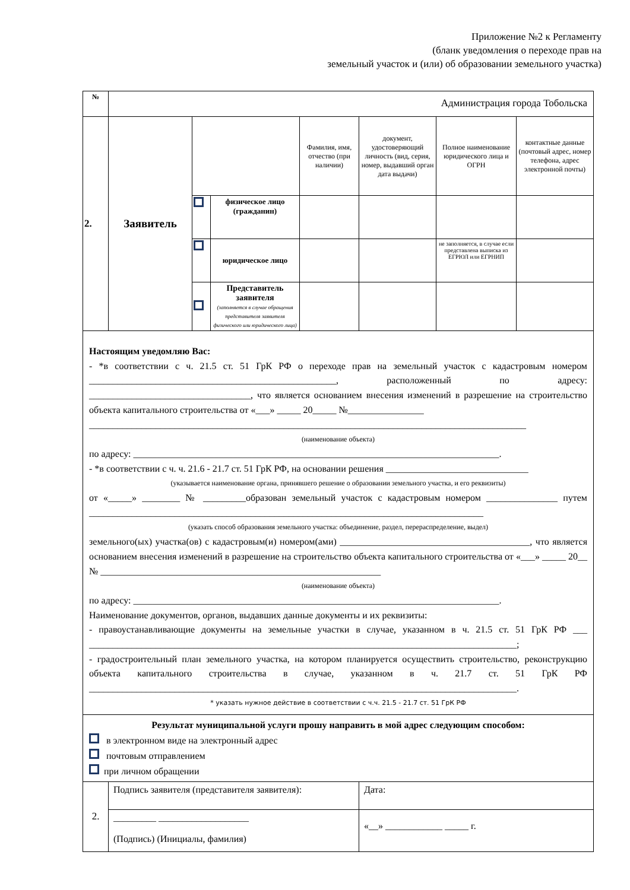Приложение №2 к Регламенту
(бланк уведомления о переходе прав на
земельный участок и (или) об образовании земельного участка)
| № | Администрация города Тобольска | | | | | | |
| 2. | Заявитель | | | Фамилия, имя, отчество (при наличии) | документ, удостоверяющий личность (вид, серия, номер, выдавший орган дата выдачи) | Полное наименование юридического лица и ОГРН | контактные данные (почтовый адрес, номер телефона, адрес электронной почты) |
| | | | физическое лицо (гражданин) | | | | |
| | | | юридическое лицо | | | не заполняется, в случае если представлена выписка из ЕГРЮЛ или ЕГРНИП | |
| | | | Представитель заявителя (заполняется в случае обращения представителя заявителя физического или юридического лица) | | | | |
| Настоящим уведомляю Вас: - *в соответствии с ч. 21.5 ст. 51 ГрК РФ о переходе прав на земельный участок с кадастровым номером ____________________________________________________, расположенный по адресу: __________________________________, что является основанием внесения изменений в разрешение на строительство объекта капитального строительства от «___» _____ 20_____ №________________ ____________________________________________________________________________________________ (наименование объекта) по адресу: _____________________________________________________________________________. - *в соответствии с ч. ч. 21.6 - 21.7 ст. 51 ГрК РФ, на основании решения ______________________________ (указывается наименование органа, принявшего решение о образовании земельного участка, и его реквизиты) от «_____» ________ № _________образован земельный участок с кадастровым номером _______________ путем ___________________________________________________________________________________ (указать способ образования земельного участка: объединение, раздел, перераспределение, выдел) земельного(ых) участка(ов) с кадастровым(и) номером(ами) ________________________________________, что является основанием внесения изменений в разрешение на строительство объекта капитального строительства от «___» _____ 20__ № ___________________________________________________________ (наименование объекта) по адресу: _____________________________________________________________________________. Наименование документов, органов, выдавших данные документы и их реквизиты: - правоустанавливающие документы на земельные участки в случае, указанном в ч. 21.5 ст. 51 ГрК РФ ___ __________________________________________________________________________________________; - градостроительный план земельного участка, на котором планируется осуществить строительство, реконструкцию объекта капитального строительства в случае, указанном в ч. 21.7 ст. 51 ГрК РФ __________________________________________________________________________________________. * указать нужное действие в соответствии с ч.ч. 21.5 - 21.7 ст. 51 ГрК РФ | | | | | | | |
| Результат муниципальной услуги прошу направить в мой адрес следующим способом: в электронном виде на электронный адрес почтовым отправлением при личном обращении | | | | | | | |
| 2. | Подпись заявителя (представителя заявителя): | | | | Дата: | | |
| | _________ ___________________ (Подпись) (Инициалы, фамилия) | | | | «__» ____________ _____ г. | | |